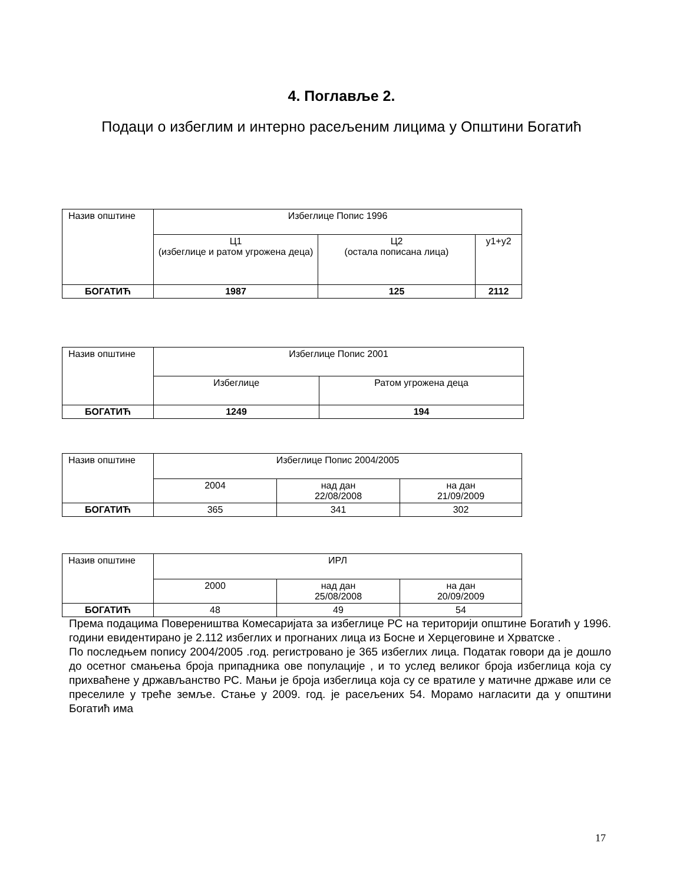4. Поглавље 2.
Подаци о избеглим и интерно расељеним лицима у Општини Богатић
| Назив општине | Избеглице Попис 1996 | | |
| | Ц1 (избеглице и ратом угрожена деца) | Ц2 (остала пописана лица) | у1+у2 |
| БОГАТИЋ | 1987 | 125 | 2112 |
| Назив општине | Избеглице Попис 2001 | |
| | Избеглице | Ратом угрожена деца |
| БОГАТИЋ | 1249 | 194 |
| Назив општине | Избеглице Попис 2004/2005 | | |
| | 2004 | над дан 22/08/2008 | на дан 21/09/2009 |
| БОГАТИЋ | 365 | 341 | 302 |
| Назив општине | ИРЛ | | |
| | 2000 | над дан 25/08/2008 | на дан 20/09/2009 |
| БОГАТИЋ | 48 | 49 | 54 |
Према подацима Повереништва Комесаријата за избеглице РС на територији општине Богатић у 1996. години евидентирано је 2.112 избеглих и прогнаних лица из Босне и Херцеговине и Хрватске .
По последњем попису 2004/2005 .год. регистровано је 365 избеглих лица. Податак говори да је дошло до осетног смањења броја припадника ове популације , и то услед великог броја избеглица која су прихваћене у држављанство РС. Мањи је броја избеглица која су се вратиле у матичне државе или се преселиле у треће земље. Стање у 2009. год. је расељених 54. Морамо нагласити да у општини Богатић има
17